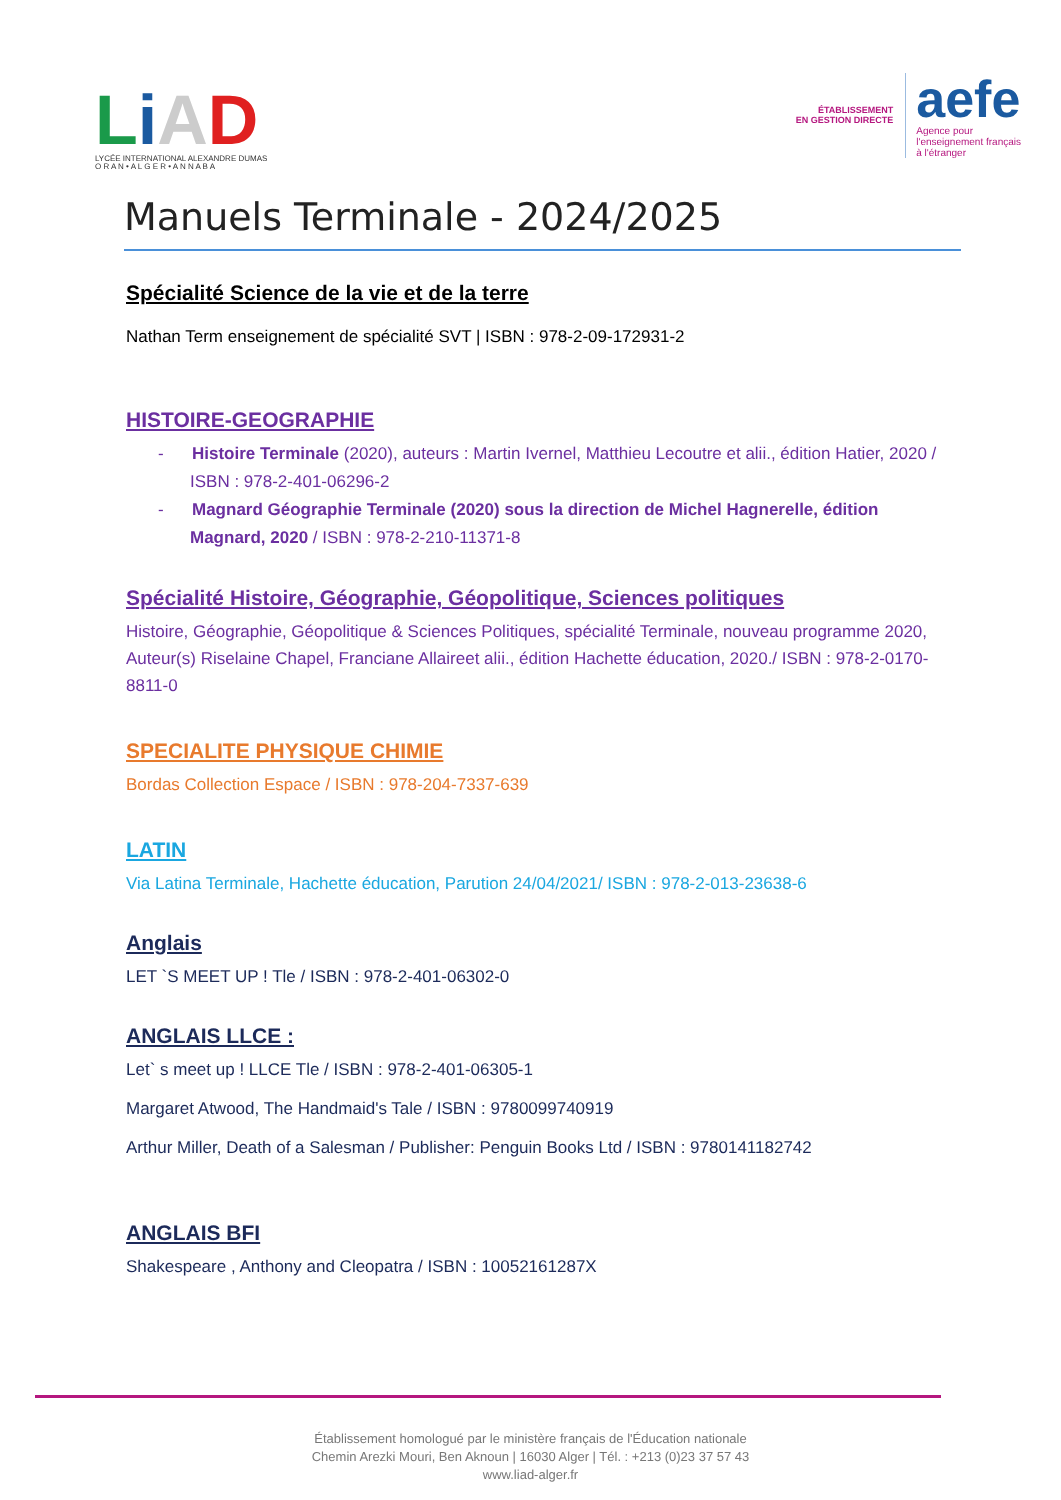LiAD
LYCÉE INTERNATIONAL ALEXANDRE DUMAS
O R A N • A L G E R • A N N A B A
ÉTABLISSEMENT
EN GESTION DIRECTE
aefe
Agence pour
l'enseignement français
à l'étranger
Manuels Terminale - 2024/2025
Spécialité Science de la vie et de la terre
Nathan Term enseignement de spécialité SVT | ISBN : 978-2-09-172931-2
HISTOIRE-GEOGRAPHIE
- Histoire Terminale (2020), auteurs : Martin Ivernel, Matthieu Lecoutre et alii., édition Hatier, 2020 / ISBN : 978-2-401-06296-2
- Magnard Géographie Terminale (2020) sous la direction de Michel Hagnerelle, édition Magnard, 2020 / ISBN : 978-2-210-11371-8
Spécialité Histoire, Géographie, Géopolitique, Sciences politiques
Histoire, Géographie, Géopolitique & Sciences Politiques, spécialité Terminale, nouveau programme 2020, Auteur(s) Riselaine Chapel, Franciane Allaireet alii., édition Hachette éducation, 2020./ ISBN : 978-2-0170-8811-0
SPECIALITE PHYSIQUE CHIMIE
Bordas Collection Espace / ISBN : 978-204-7337-639
LATIN
Via Latina Terminale, Hachette éducation, Parution 24/04/2021/ ISBN : 978-2-013-23638-6
Anglais
LET `S MEET UP ! Tle / ISBN : 978-2-401-06302-0
ANGLAIS LLCE :
Let` s meet up ! LLCE Tle / ISBN : 978-2-401-06305-1
Margaret Atwood, The Handmaid's Tale / ISBN : 9780099740919
Arthur Miller, Death of a Salesman / Publisher: Penguin Books Ltd / ISBN : 9780141182742
ANGLAIS BFI
Shakespeare , Anthony and Cleopatra / ISBN : 10052161287X
Établissement homologué par le ministère français de l'Éducation nationale
Chemin Arezki Mouri, Ben Aknoun | 16030 Alger | Tél. : +213 (0)23 37 57 43
www.liad-alger.fr